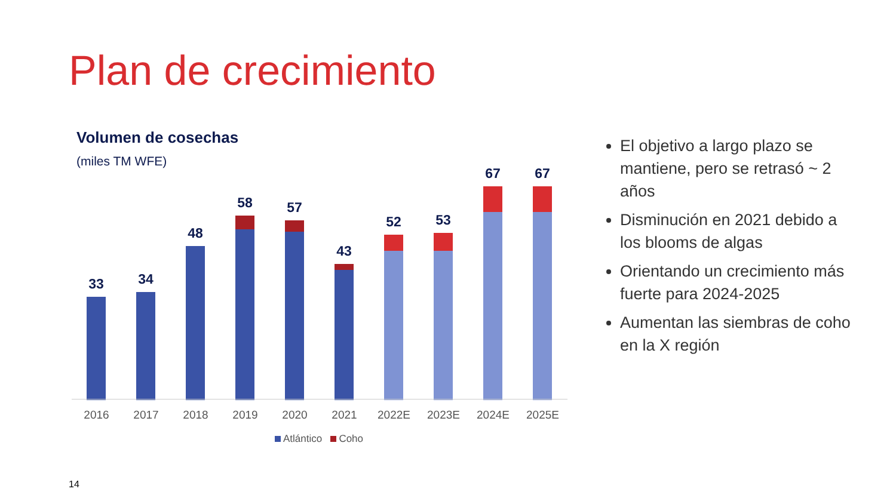Plan de crecimiento
Volumen de cosechas
(miles TM WFE)
33 34 48 58 57 43 52 53 67 67
2016 2017 2018 2019 2020 2021 2022E 2023E 2024E 2025E
Atlántico Coho
El objetivo a largo plazo se mantiene, pero se retrasó ~ 2 años
Disminución en 2021 debido a los blooms de algas
Orientando un crecimiento más fuerte para 2024-2025
Aumentan las siembras de coho en la X región
14